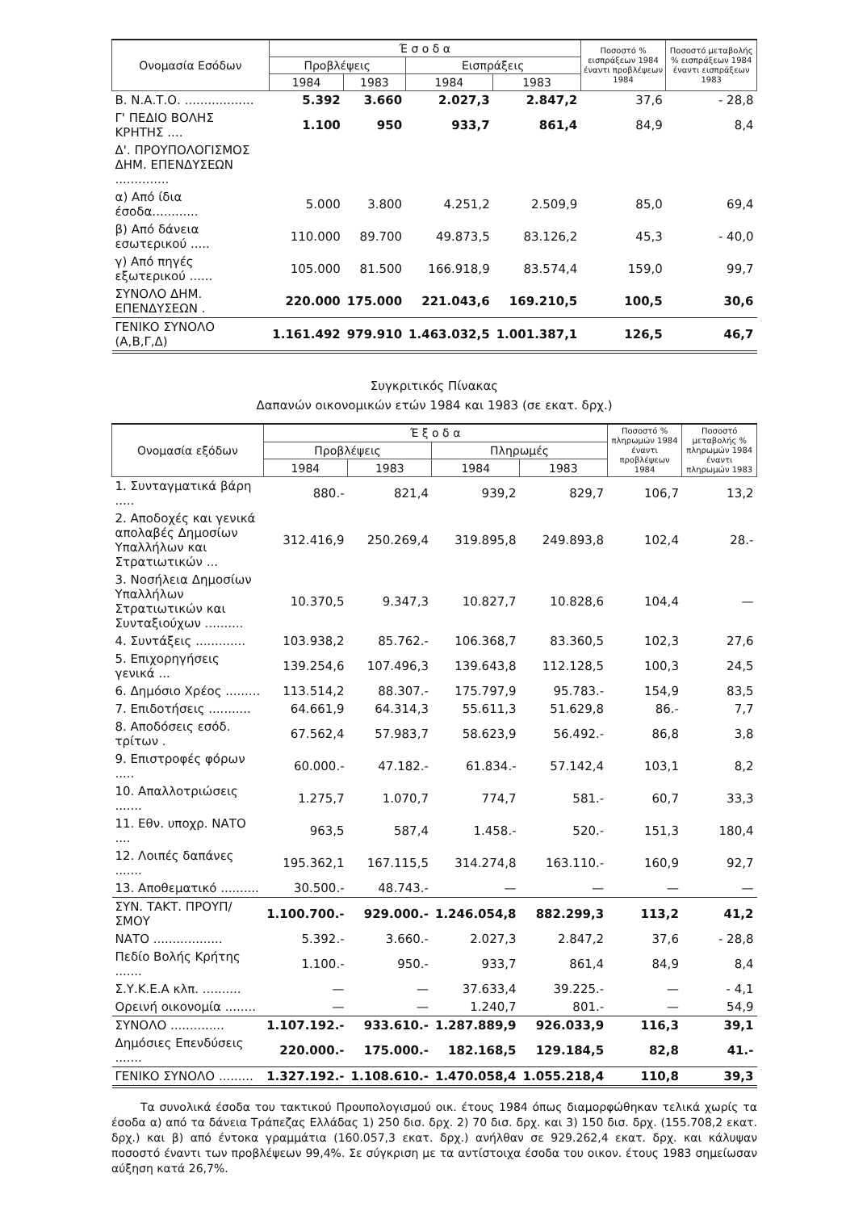| Ονομασία Εσόδων | Έ σ ο δ α | | | | Ποσοστό % εισπράξεων 1984 έναντι προβλέψεων 1984 | Ποσοστό μεταβολής % εισπράξεων 1984 έναντι εισπράξεων 1983 |
| --- | --- | --- | --- | --- | --- | --- |
| | Προβλέψεις | | Εισπράξεις | | | |
| | 1984 | 1983 | 1984 | 1983 | | |
| Β. Ν.Α.Τ.Ο. .................. | 5.392 | 3.660 | 2.027,3 | 2.847,2 | 37,6 | - 28,8 |
| Γ' ΠΕΔΙΟ ΒΟΛΗΣ ΚΡΗΤΗΣ .... | 1.100 | 950 | 933,7 | 861,4 | 84,9 | 8,4 |
| Δ'. ΠΡΟΥΠΟΛΟΓΙΣΜΟΣ ΔΗΜ. ΕΠΕΝΔΥΣΕΩΝ .............. | | | | | | |
| α) Από ίδια έσοδα............ | 5.000 | 3.800 | 4.251,2 | 2.509,9 | 85,0 | 69,4 |
| β) Από δάνεια εσωτερικού ..... | 110.000 | 89.700 | 49.873,5 | 83.126,2 | 45,3 | - 40,0 |
| γ) Από πηγές εξωτερικού ...... | 105.000 | 81.500 | 166.918,9 | 83.574,4 | 159,0 | 99,7 |
| ΣΥΝΟΛΟ ΔΗΜ. ΕΠΕΝΔΥΣΕΩΝ . | 220.000 | 175.000 | 221.043,6 | 169.210,5 | 100,5 | 30,6 |
| ΓΕΝΙΚΟ ΣΥΝΟΛΟ (Α,Β,Γ,Δ) | 1.161.492 | 979.910 | 1.463.032,5 | 1.001.387,1 | 126,5 | 46,7 |
Συγκριτικός Πίνακας
Δαπανών οικονομικών ετών 1984 και 1983 (σε εκατ. δρχ.)
| Ονομασία εξόδων | Έ ξ ο δ α | | | | Ποσοστό % πληρωμών 1984 έναντι προβλέψεων 1984 | Ποσοστό μεταβολής % πληρωμών 1984 έναντι πληρωμών 1983 |
| --- | --- | --- | --- | --- | --- | --- |
| | Προβλέψεις | | Πληρωμές | | | |
| | 1984 | 1983 | 1984 | 1983 | | |
| 1. Συνταγματικά βάρη ..... | 880.- | 821,4 | 939,2 | 829,7 | 106,7 | 13,2 |
| 2. Αποδοχές και γενικά απολαβές Δημοσίων Υπαλλήλων και Στρατιωτικών ... | 312.416,9 | 250.269,4 | 319.895,8 | 249.893,8 | 102,4 | 28.- |
| 3. Νοσήλεια Δημοσίων Υπαλλήλων Στρατιωτικών και Συνταξιούχων .......... | 10.370,5 | 9.347,3 | 10.827,7 | 10.828,6 | 104,4 | — |
| 4. Συντάξεις ............. | 103.938,2 | 85.762.- | 106.368,7 | 83.360,5 | 102,3 | 27,6 |
| 5. Επιχορηγήσεις γενικά ... | 139.254,6 | 107.496,3 | 139.643,8 | 112.128,5 | 100,3 | 24,5 |
| 6. Δημόσιο Χρέος ......... | 113.514,2 | 88.307.- | 175.797,9 | 95.783.- | 154,9 | 83,5 |
| 7. Επιδοτήσεις ........... | 64.661,9 | 64.314,3 | 55.611,3 | 51.629,8 | 86.- | 7,7 |
| 8. Αποδόσεις εσόδ. τρίτων . | 67.562,4 | 57.983,7 | 58.623,9 | 56.492.- | 86,8 | 3,8 |
| 9. Επιστροφές φόρων ..... | 60.000.- | 47.182.- | 61.834.- | 57.142,4 | 103,1 | 8,2 |
| 10. Απαλλοτριώσεις ....... | 1.275,7 | 1.070,7 | 774,7 | 581.- | 60,7 | 33,3 |
| 11. Εθν. υποχρ. ΝΑΤΟ .... | 963,5 | 587,4 | 1.458.- | 520.- | 151,3 | 180,4 |
| 12. Λοιπές δαπάνες ....... | 195.362,1 | 167.115,5 | 314.274,8 | 163.110.- | 160,9 | 92,7 |
| 13. Αποθεματικό .......... | 30.500.- | 48.743.- | — | — | — | — |
| ΣΥΝ. ΤΑΚΤ. ΠΡΟΥΠ/ΣΜΟΥ | 1.100.700.- | 929.000.- | 1.246.054,8 | 882.299,3 | 113,2 | 41,2 |
| ΝΑΤΟ .................. | 5.392.- | 3.660.- | 2.027,3 | 2.847,2 | 37,6 | - 28,8 |
| Πεδίο Βολής Κρήτης ....... | 1.100.- | 950.- | 933,7 | 861,4 | 84,9 | 8,4 |
| Σ.Υ.Κ.Ε.Α κλπ. .......... | — | — | 37.633,4 | 39.225.- | — | - 4,1 |
| Ορεινή οικονομία ........ | — | — | 1.240,7 | 801.- | — | 54,9 |
| ΣΥΝΟΛΟ .............. | 1.107.192.- | 933.610.- | 1.287.889,9 | 926.033,9 | 116,3 | 39,1 |
| Δημόσιες Επενδύσεις ....... | 220.000.- | 175.000.- | 182.168,5 | 129.184,5 | 82,8 | 41.- |
| ΓΕΝΙΚΟ ΣΥΝΟΛΟ ......... | 1.327.192.- | 1.108.610.- | 1.470.058,4 | 1.055.218,4 | 110,8 | 39,3 |
Τα συνολικά έσοδα του τακτικού Προυπολογισμού οικ. έτους 1984 όπως διαμορφώθηκαν τελικά χωρίς τα έσοδα α) από τα δάνεια Τράπεζας Ελλάδας 1) 250 δισ. δρχ. 2) 70 δισ. δρχ. και 3) 150 δισ. δρχ. (155.708,2 εκατ. δρχ.) και β) από έντοκα γραμμάτια (160.057,3 εκατ. δρχ.) ανήλθαν σε 929.262,4 εκατ. δρχ. και κάλυψαν ποσοστό έναντι των προβλέψεων 99,4%. Σε σύγκριση με τα αντίστοιχα έσοδα του οικον. έτους 1983 σημείωσαν αύξηση κατά 26,7%.